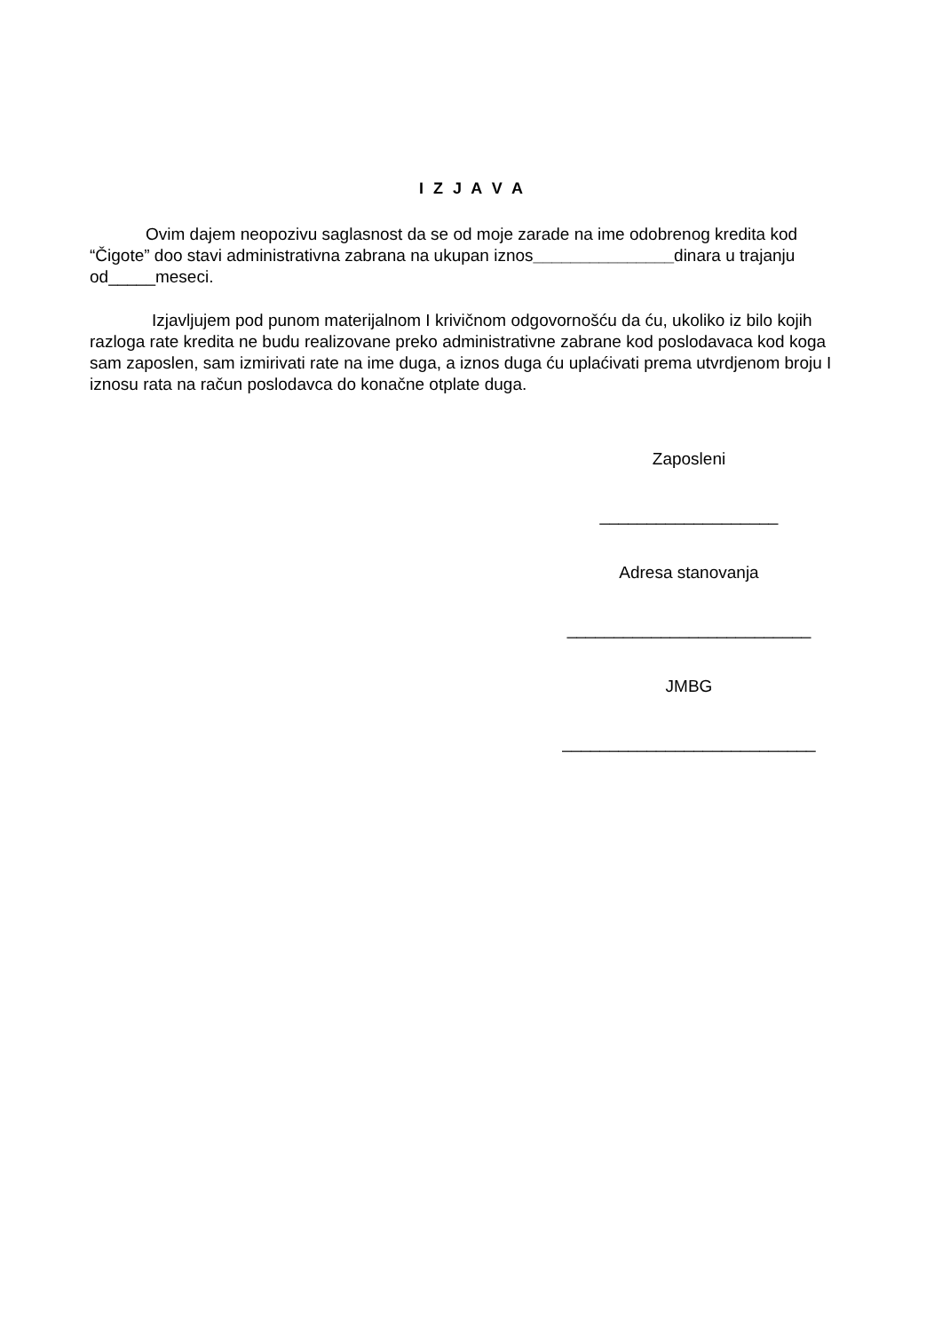I Z J A V A
Ovim dajem neopozivu saglasnost da se od moje zarade na ime odobrenog kredita kod “Čigote” doo stavi administrativna zabrana na ukupan iznos_______________dinara u trajanju od_____meseci.
Izjavljujem pod punom materijalnom I krivičnom odgovornošću da ću, ukoliko iz bilo kojih razloga rate kredita ne budu realizovane preko administrativne zabrane kod poslodavaca kod koga sam zaposlen, sam izmirivati rate na ime duga, a iznos duga ću uplaćivati prema utvrdjenom broju I iznosu rata na račun poslodavca do konačne otplate duga.
Zaposleni
___________________
Adresa stanovanja
__________________________
JMBG
___________________________